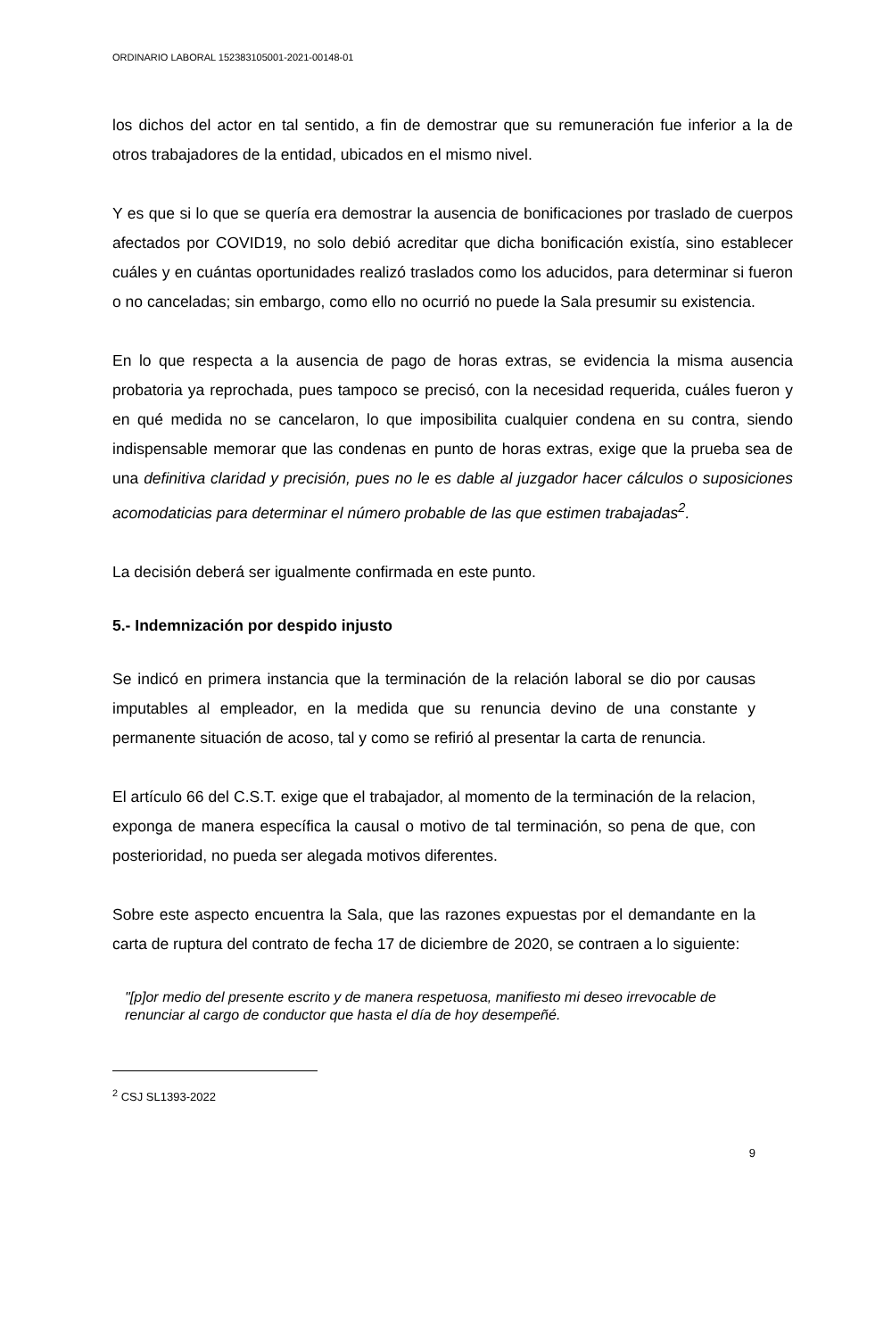ORDINARIO LABORAL 152383105001-2021-00148-01
los dichos del actor en tal sentido, a fin de demostrar que su remuneración fue inferior a la de otros trabajadores de la entidad, ubicados en el mismo nivel.
Y es que si lo que se quería era demostrar la ausencia de bonificaciones por traslado de cuerpos afectados por COVID19, no solo debió acreditar que dicha bonificación existía, sino establecer cuáles y en cuántas oportunidades realizó traslados como los aducidos, para determinar si fueron o no canceladas; sin embargo, como ello no ocurrió no puede la Sala presumir su existencia.
En lo que respecta a la ausencia de pago de horas extras, se evidencia la misma ausencia probatoria ya reprochada, pues tampoco se precisó, con la necesidad requerida, cuáles fueron y en qué medida no se cancelaron, lo que imposibilita cualquier condena en su contra, siendo indispensable memorar que las condenas en punto de horas extras, exige que la prueba sea de una definitiva claridad y precisión, pues no le es dable al juzgador hacer cálculos o suposiciones acomodaticias para determinar el número probable de las que estimen trabajadas<sup>2</sup>.
La decisión deberá ser igualmente confirmada en este punto.
5.- Indemnización por despido injusto
Se indicó en primera instancia que la terminación de la relación laboral se dio por causas imputables al empleador, en la medida que su renuncia devino de una constante y permanente situación de acoso, tal y como se refirió al presentar la carta de renuncia.
El artículo 66 del C.S.T. exige que el trabajador, al momento de la terminación de la relacion, exponga de manera específica la causal o motivo de tal terminación, so pena de que, con posterioridad, no pueda ser alegada motivos diferentes.
Sobre este aspecto encuentra la Sala, que las razones expuestas por el demandante en la carta de ruptura del contrato de fecha 17 de diciembre de 2020, se contraen a lo siguiente:
"[p]or medio del presente escrito y de manera respetuosa, manifiesto mi deseo irrevocable de renunciar al cargo de conductor que hasta el día de hoy desempeñé.
<sup>2</sup> CSJ SL1393-2022
9